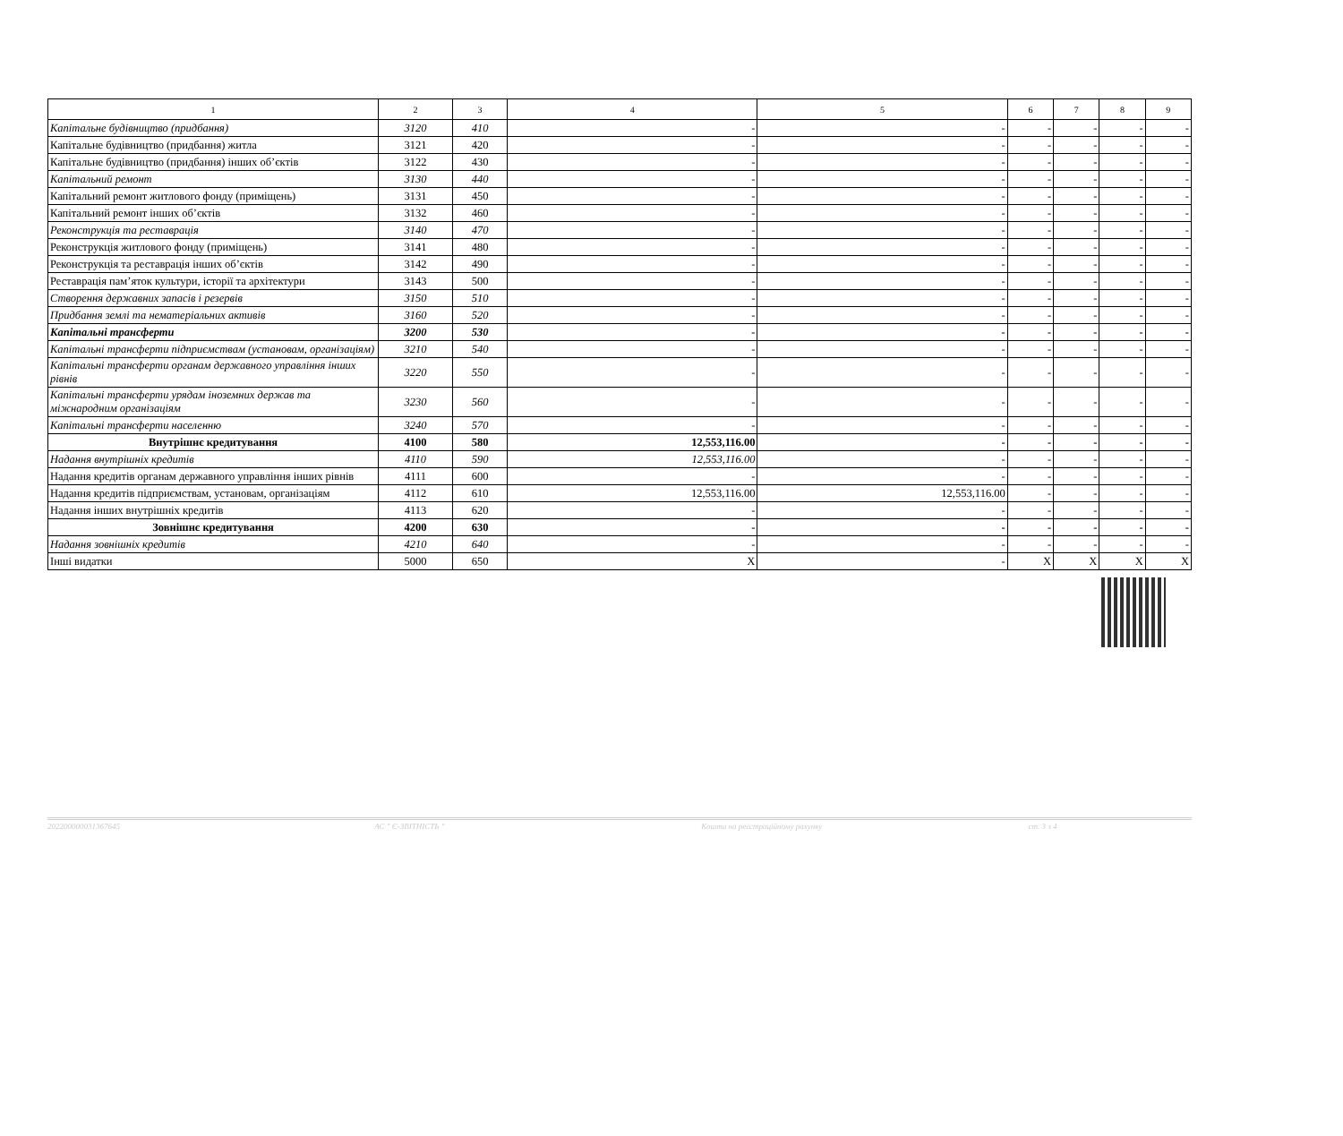| 1 | 2 | 3 | 4 | 5 | 6 | 7 | 8 | 9 |
| Капітальне будівництво (придбання) | 3120 | 410 | - | - | - | - | - | - |
| Капітальне будівництво (придбання) житла | 3121 | 420 | - | - | - | - | - | - |
| Капітальне будівництво (придбання) інших об’єктів | 3122 | 430 | - | - | - | - | - | - |
| Капітальний ремонт | 3130 | 440 | - | - | - | - | - | - |
| Капітальний ремонт житлового фонду (приміщень) | 3131 | 450 | - | - | - | - | - | - |
| Капітальний ремонт інших об’єктів | 3132 | 460 | - | - | - | - | - | - |
| Реконструкція та реставрація | 3140 | 470 | - | - | - | - | - | - |
| Реконструкція житлового фонду (приміщень) | 3141 | 480 | - | - | - | - | - | - |
| Реконструкція та реставрація інших об’єктів | 3142 | 490 | - | - | - | - | - | - |
| Реставрація пам’яток культури, історії та архітектури | 3143 | 500 | - | - | - | - | - | - |
| Створення державних запасів і резервів | 3150 | 510 | - | - | - | - | - | - |
| Придбання землі та нематеріальних активів | 3160 | 520 | - | - | - | - | - | - |
| Капітальні трансферти | 3200 | 530 | - | - | - | - | - | - |
| Капітальні трансферти підприємствам (установам, організаціям) | 3210 | 540 | - | - | - | - | - | - |
| Капітальні трансферти органам державного управління інших рівнів | 3220 | 550 | - | - | - | - | - | - |
| Капітальні трансферти урядам іноземних держав та міжнародним організаціям | 3230 | 560 | - | - | - | - | - | - |
| Капітальні трансферти населенню | 3240 | 570 | - | - | - | - | - | - |
| Внутрішнє кредитування | 4100 | 580 | 12,553,116.00 | - | - | - | - | - |
| Надання внутрішніх кредитів | 4110 | 590 | 12,553,116.00 | - | - | - | - | - |
| Надання кредитів органам державного управління інших рівнів | 4111 | 600 | - | - | - | - | - | - |
| Надання кредитів підприємствам, установам, організаціям | 4112 | 610 | 12,553,116.00 | 12,553,116.00 | - | - | - | - |
| Надання інших внутрішніх кредитів | 4113 | 620 | - | - | - | - | - | - |
| Зовнішнє кредитування | 4200 | 630 | - | - | - | - | - | - |
| Надання зовнішніх кредитів | 4210 | 640 | - | - | - | - | - | - |
| Інші видатки | 5000 | 650 | X | - | X | X | X | X |
202200000031367645 АС " Є-ЗВІТНІСТЬ " Кошти на реєстраційному рахунку ст. 3 з 4